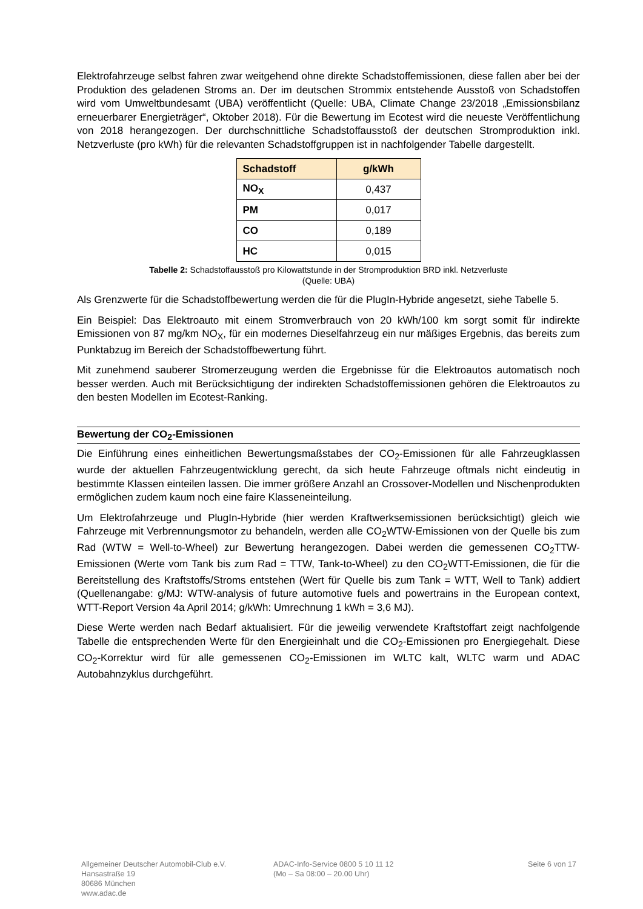Elektrofahrzeuge selbst fahren zwar weitgehend ohne direkte Schadstoffemissionen, diese fallen aber bei der Produktion des geladenen Stroms an. Der im deutschen Strommix entstehende Ausstoß von Schadstoffen wird vom Umweltbundesamt (UBA) veröffentlicht (Quelle: UBA, Climate Change 23/2018 „Emissionsbilanz erneuerbarer Energieträger“, Oktober 2018). Für die Bewertung im Ecotest wird die neueste Veröffentlichung von 2018 herangezogen. Der durchschnittliche Schadstoffausstoß der deutschen Stromproduktion inkl. Netzverluste (pro kWh) für die relevanten Schadstoffgruppen ist in nachfolgender Tabelle dargestellt.
| Schadstoff | g/kWh |
| --- | --- |
| NO<sub>X</sub> | 0,437 |
| PM | 0,017 |
| CO | 0,189 |
| HC | 0,015 |
Tabelle 2: Schadstoffausstoß pro Kilowattstunde in der Stromproduktion BRD inkl. Netzverluste
(Quelle: UBA)
Als Grenzwerte für die Schadstoffbewertung werden die für die PlugIn-Hybride angesetzt, siehe Tabelle 5.
Ein Beispiel: Das Elektroauto mit einem Stromverbrauch von 20 kWh/100 km sorgt somit für indirekte Emissionen von 87 mg/km NO<sub>X</sub>, für ein modernes Dieselfahrzeug ein nur mäßiges Ergebnis, das bereits zum Punktabzug im Bereich der Schadstoffbewertung führt.
Mit zunehmend sauberer Stromerzeugung werden die Ergebnisse für die Elektroautos automatisch noch besser werden. Auch mit Berücksichtigung der indirekten Schadstoffemissionen gehören die Elektroautos zu den besten Modellen im Ecotest-Ranking.
Bewertung der CO<sub>2</sub>-Emissionen
Die Einführung eines einheitlichen Bewertungsmaßstabes der CO<sub>2</sub>-Emissionen für alle Fahrzeugklassen wurde der aktuellen Fahrzeugentwicklung gerecht, da sich heute Fahrzeuge oftmals nicht eindeutig in bestimmte Klassen einteilen lassen. Die immer größere Anzahl an Crossover-Modellen und Nischenprodukten ermöglichen zudem kaum noch eine faire Klasseneinteilung.
Um Elektrofahrzeuge und PlugIn-Hybride (hier werden Kraftwerksemissionen berücksichtigt) gleich wie Fahrzeuge mit Verbrennungsmotor zu behandeln, werden alle CO<sub>2</sub>WTW-Emissionen von der Quelle bis zum Rad (WTW = Well-to-Wheel) zur Bewertung herangezogen. Dabei werden die gemessenen CO<sub>2</sub>TTW-Emissionen (Werte vom Tank bis zum Rad = TTW, Tank-to-Wheel) zu den CO<sub>2</sub>WTT-Emissionen, die für die Bereitstellung des Kraftstoffs/Stroms entstehen (Wert für Quelle bis zum Tank = WTT, Well to Tank) addiert (Quellenangabe: g/MJ: WTW-analysis of future automotive fuels and powertrains in the European context, WTT-Report Version 4a April 2014; g/kWh: Umrechnung 1 kWh = 3,6 MJ).
Diese Werte werden nach Bedarf aktualisiert. Für die jeweilig verwendete Kraftstoffart zeigt nachfolgende Tabelle die entsprechenden Werte für den Energieinhalt und die CO<sub>2</sub>-Emissionen pro Energiegehalt. Diese CO<sub>2</sub>-Korrektur wird für alle gemessenen CO<sub>2</sub>-Emissionen im WLTC kalt, WLTC warm und ADAC Autobahnzyklus durchgeführt.
Allgemeiner Deutscher Automobil-Club e.V.
Hansastraße 19
80686 München
www.adac.de
ADAC-Info-Service 0800 5 10 11 12
(Mo – Sa 08:00 – 20.00 Uhr)
Seite 6 von 17